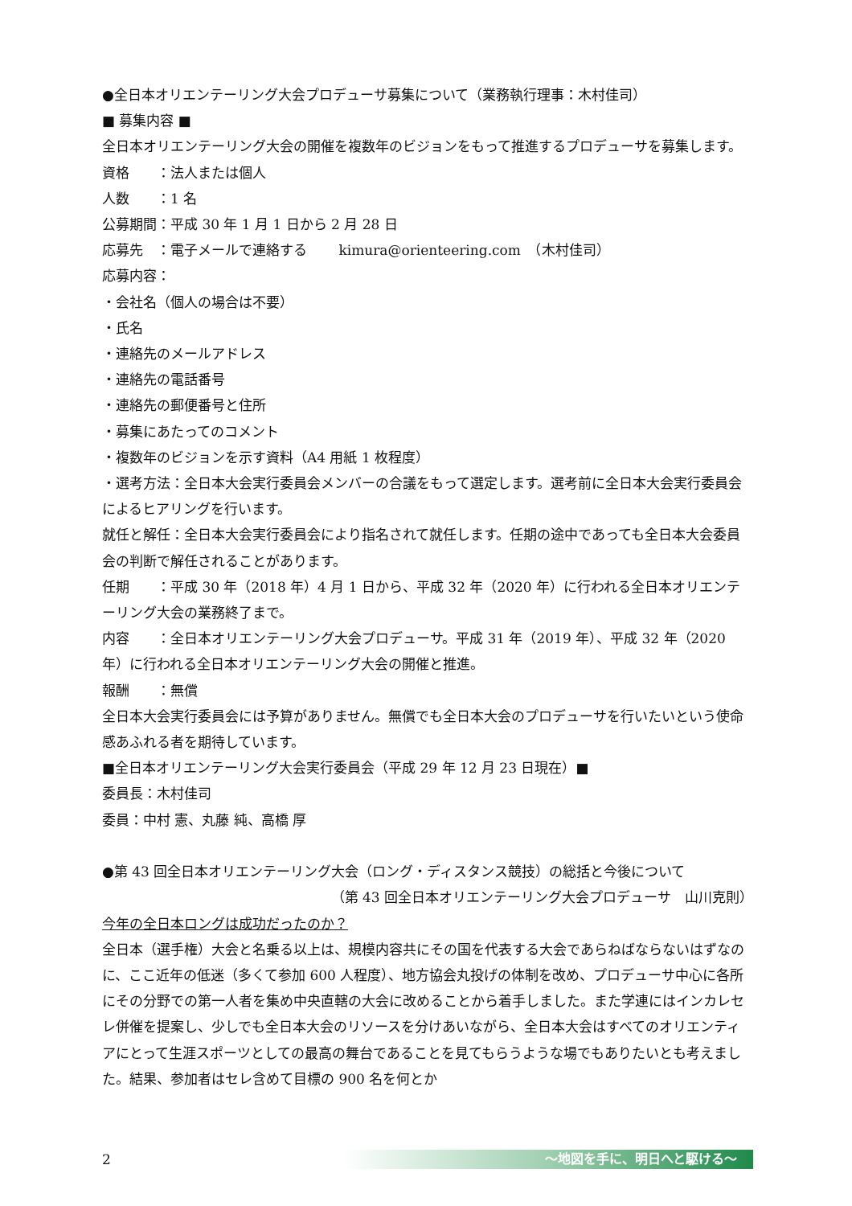●全日本オリエンテーリング大会プロデューサ募集について（業務執行理事：木村佳司）
■ 募集内容 ■
全日本オリエンテーリング大会の開催を複数年のビジョンをもって推進するプロデューサを募集します。
資格　　：法人または個人
人数　　：1 名
公募期間：平成 30 年 1 月 1 日から 2 月 28 日
応募先　：電子メールで連絡する　　 kimura@orienteering.com　（木村佳司）
応募内容：
・会社名（個人の場合は不要）
・氏名
・連絡先のメールアドレス
・連絡先の電話番号
・連絡先の郵便番号と住所
・募集にあたってのコメント
・複数年のビジョンを示す資料（A4 用紙 1 枚程度）
・選考方法：全日本大会実行委員会メンバーの合議をもって選定します。選考前に全日本大会実行委員会によるヒアリングを行います。
就任と解任：全日本大会実行委員会により指名されて就任します。任期の途中であっても全日本大会委員会の判断で解任されることがあります。
任期　　：平成 30 年（2018 年）4 月 1 日から、平成 32 年（2020 年）に行われる全日本オリエンテーリング大会の業務終了まで。
内容　　：全日本オリエンテーリング大会プロデューサ。平成 31 年（2019 年）、平成 32 年（2020 年）に行われる全日本オリエンテーリング大会の開催と推進。
報酬　　：無償
全日本大会実行委員会には予算がありません。無償でも全日本大会のプロデューサを行いたいという使命感あふれる者を期待しています。
■全日本オリエンテーリング大会実行委員会（平成 29 年 12 月 23 日現在）■
委員長：木村佳司
委員：中村 憲、丸藤 純、高橋 厚
●第 43 回全日本オリエンテーリング大会（ロング・ディスタンス競技）の総括と今後について
（第 43 回全日本オリエンテーリング大会プロデューサ　山川克則）
今年の全日本ロングは成功だったのか？
全日本（選手権）大会と名乗る以上は、規模内容共にその国を代表する大会であらねばならないはずなのに、ここ近年の低迷（多くて参加 600 人程度）、地方協会丸投げの体制を改め、プロデューサ中心に各所にその分野での第一人者を集め中央直轄の大会に改めることから着手しました。また学連にはインカレセレ併催を提案し、少しでも全日本大会のリソースを分けあいながら、全日本大会はすべてのオリエンティアにとって生涯スポーツとしての最高の舞台であることを見てもらうような場でもありたいとも考えました。結果、参加者はセレ含めて目標の 900 名を何とか
2
～地図を手に、明日へと駆ける～